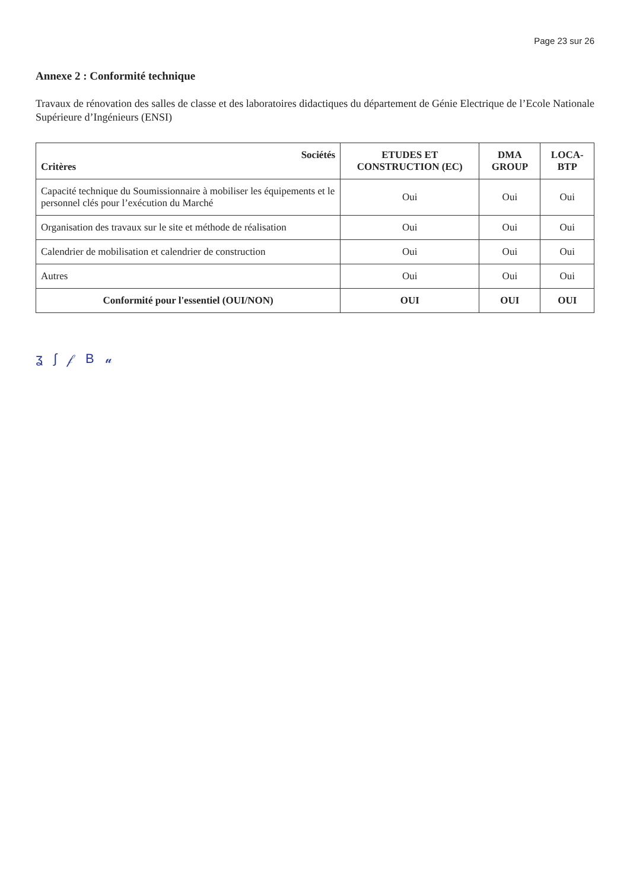Page 23 sur 26
Annexe 2 : Conformité technique
Travaux de rénovation des salles de classe et des laboratoires didactiques du département de Génie Electrique de l’Ecole Nationale Supérieure d’Ingénieurs (ENSI)
| Sociétés Critères | ETUDES ET CONSTRUCTION (EC) | DMA GROUP | LOCA-BTP |
| --- | --- | --- | --- |
| Capacité technique du Soumissionnaire à mobiliser les équipements et le personnel clés pour l’exécution du Marché | Oui | Oui | Oui |
| Organisation des travaux sur le site et méthode de réalisation | Oui | Oui | Oui |
| Calendrier de mobilisation et calendrier de construction | Oui | Oui | Oui |
| Autres | Oui | Oui | Oui |
| Conformité pour l'essentiel (OUI/NON) | OUI | OUI | OUI |
ʓ ∫ 𝒻 B 𝓊